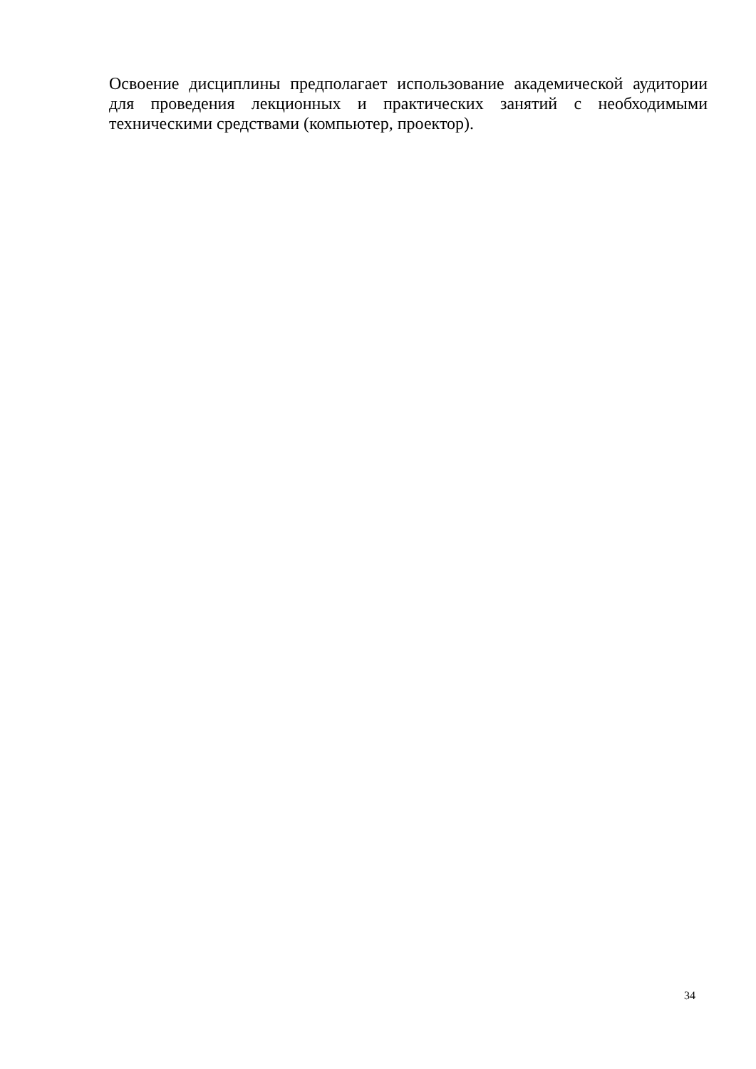Освоение дисциплины предполагает использование академической аудитории для проведения лекционных и практических занятий с необходимыми техническими средствами (компьютер, проектор).
34